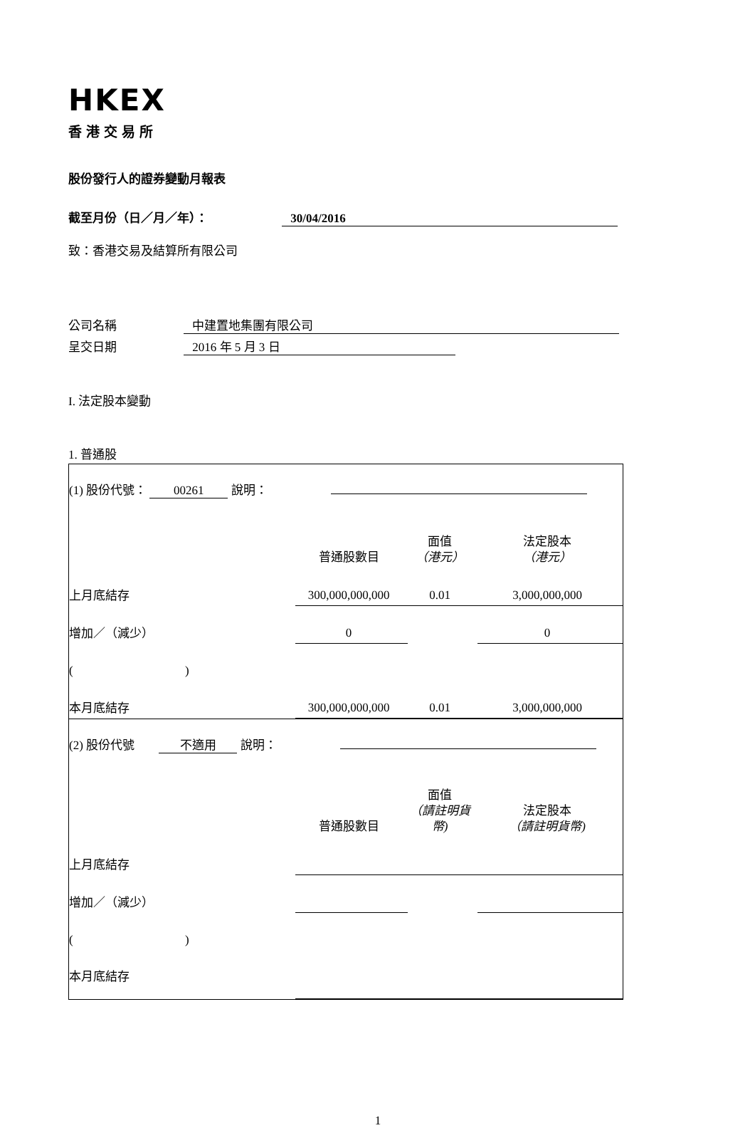HKEX
香港交易所
股份發行人的證券變動月報表
截至月份（日／月／年）： 30/04/2016
致：香港交易及結算所有限公司
公司名稱 中建置地集團有限公司
呈交日期 2016 年 5 月 3 日
I. 法定股本變動
1. 普通股
| / (1) 股份代號： 00261 說明： / / / / / / 普通股數目 / 面值 （港元） / 法定股本 （港元） / / 上月底結存 / 300,000,000,000 / 0.01 / 3,000,000,000 / / 增加／（減少） / 0 / / 0 / / ( ) / / / / / 本月底結存 / 300,000,000,000 / 0.01 / 3,000,000,000 / |
| / (2) 股份代號 不適用 說明： / / / / / / 普通股數目 / 面值 （請註明貨幣) / 法定股本 （請註明貨幣) / / 上月底結存 / / / / / 增加／（減少） / / / / / ( ) / / / / / 本月底結存 / / / / |
1